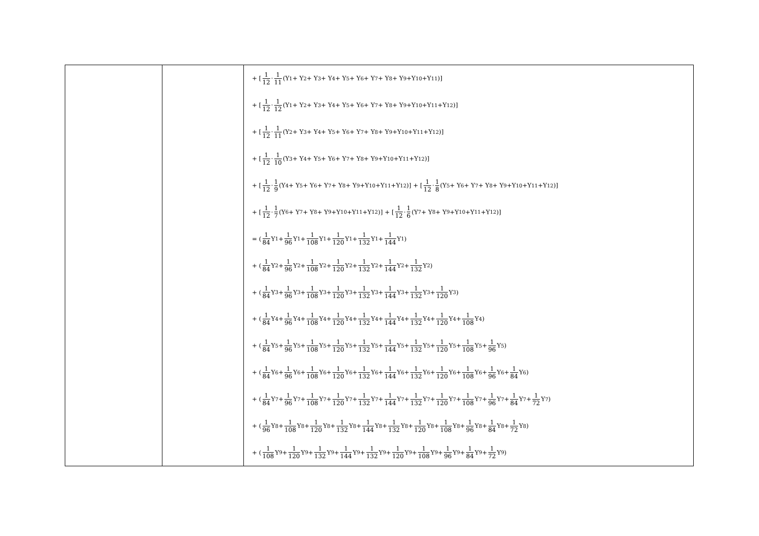| | | + [ 1 12 · 1 11 (Y<sub>1</sub> + Y<sub>2</sub> + Y<sub>3</sub> + Y<sub>4</sub> + Y<sub>5</sub> + Y<sub>6</sub> + Y<sub>7</sub> + Y<sub>8</sub> + Y<sub>9</sub>+Y<sub>10</sub>+Y<sub>11</sub>)] + [ 1 12 · 1 12 (Y<sub>1</sub> + Y<sub>2</sub> + Y<sub>3</sub> + Y<sub>4</sub> + Y<sub>5</sub> + Y<sub>6</sub> + Y<sub>7</sub> + Y<sub>8</sub> + Y<sub>9</sub>+Y<sub>10</sub>+Y<sub>11</sub>+Y<sub>12</sub>)] + [ 1 12 · 1 11 (Y<sub>2</sub> + Y<sub>3</sub> + Y<sub>4</sub> + Y<sub>5</sub> + Y<sub>6</sub> + Y<sub>7</sub> + Y<sub>8</sub> + Y<sub>9</sub>+Y<sub>10</sub>+Y<sub>11</sub>+Y<sub>12</sub>)] + [ 1 12 · 1 10 (Y<sub>3</sub> + Y<sub>4</sub> + Y<sub>5</sub> + Y<sub>6</sub> + Y<sub>7</sub> + Y<sub>8</sub> + Y<sub>9</sub>+Y<sub>10</sub>+Y<sub>11</sub>+Y<sub>12</sub>)] + [ 1 12 · 1 9 (Y<sub>4</sub> + Y<sub>5</sub> + Y<sub>6</sub> + Y<sub>7</sub> + Y<sub>8</sub> + Y<sub>9</sub>+Y<sub>10</sub>+Y<sub>11</sub>+Y<sub>12</sub>)] + [ 1 12 · 1 8 (Y<sub>5</sub> + Y<sub>6</sub> + Y<sub>7</sub> + Y<sub>8</sub> + Y<sub>9</sub>+Y<sub>10</sub>+Y<sub>11</sub>+Y<sub>12</sub>)] + [ 1 12 · 1 7 (Y<sub>6</sub> + Y<sub>7</sub> + Y<sub>8</sub> + Y<sub>9</sub>+Y<sub>10</sub>+Y<sub>11</sub>+Y<sub>12</sub>)] + [ 1 12 · 1 6 (Y<sub>7</sub> + Y<sub>8</sub> + Y<sub>9</sub>+Y<sub>10</sub>+Y<sub>11</sub>+Y<sub>12</sub>)] = ( 1 84 Y<sub>1</sub> + 1 96 Y<sub>1</sub> + 1 108 Y<sub>1</sub> + 1 120 Y<sub>1</sub> + 1 132 Y<sub>1</sub> + 1 144 Y<sub>1</sub>) + ( 1 84 Y<sub>2</sub> + 1 96 Y<sub>2</sub> + 1 108 Y<sub>2</sub> + 1 120 Y<sub>2</sub> + 1 132 Y<sub>2</sub> + 1 144 Y<sub>2</sub> + 1 132 Y<sub>2</sub>) + ( 1 84 Y<sub>3</sub> + 1 96 Y<sub>3</sub> + 1 108 Y<sub>3</sub> + 1 120 Y<sub>3</sub> + 1 132 Y<sub>3</sub> + 1 144 Y<sub>3</sub> + 1 132 Y<sub>3</sub> + 1 120 Y<sub>3</sub>) + ( 1 84 Y<sub>4</sub> + 1 96 Y<sub>4</sub> + 1 108 Y<sub>4</sub> + 1 120 Y<sub>4</sub> + 1 132 Y<sub>4</sub> + 1 144 Y<sub>4</sub> + 1 132 Y<sub>4</sub> + 1 120 Y<sub>4</sub> + 1 108 Y<sub>4</sub>) + ( 1 84 Y<sub>5</sub> + 1 96 Y<sub>5</sub> + 1 108 Y<sub>5</sub> + 1 120 Y<sub>5</sub> + 1 132 Y<sub>5</sub> + 1 144 Y<sub>5</sub> + 1 132 Y<sub>5</sub> + 1 120 Y<sub>5</sub> + 1 108 Y<sub>5</sub> + 1 96 Y<sub>5</sub>) + ( 1 84 Y<sub>6</sub> + 1 96 Y<sub>6</sub> + 1 108 Y<sub>6</sub> + 1 120 Y<sub>6</sub> + 1 132 Y<sub>6</sub> + 1 144 Y<sub>6</sub> + 1 132 Y<sub>6</sub> + 1 120 Y<sub>6</sub> + 1 108 Y<sub>6</sub> + 1 96 Y<sub>6</sub> + 1 84 Y<sub>6</sub>) + ( 1 84 Y<sub>7</sub> + 1 96 Y<sub>7</sub> + 1 108 Y<sub>7</sub> + 1 120 Y<sub>7</sub> + 1 132 Y<sub>7</sub> + 1 144 Y<sub>7</sub> + 1 132 Y<sub>7</sub> + 1 120 Y<sub>7</sub> + 1 108 Y<sub>7</sub> + 1 96 Y<sub>7</sub> + 1 84 Y<sub>7</sub> + 1 72 Y<sub>7</sub>) + ( 1 96 Y<sub>8</sub> + 1 108 Y<sub>8</sub> + 1 120 Y<sub>8</sub> + 1 132 Y<sub>8</sub> + 1 144 Y<sub>8</sub> + 1 132 Y<sub>8</sub> + 1 120 Y<sub>8</sub> + 1 108 Y<sub>8</sub> + 1 96 Y<sub>8</sub> + 1 84 Y<sub>8</sub> + 1 72 Y<sub>8</sub>) + ( 1 108 Y<sub>9</sub> + 1 120 Y<sub>9</sub> + 1 132 Y<sub>9</sub> + 1 144 Y<sub>9</sub> + 1 132 Y<sub>9</sub> + 1 120 Y<sub>9</sub> + 1 108 Y<sub>9</sub> + 1 96 Y<sub>9</sub> + 1 84 Y<sub>9</sub> + 1 72 Y<sub>9</sub>) |